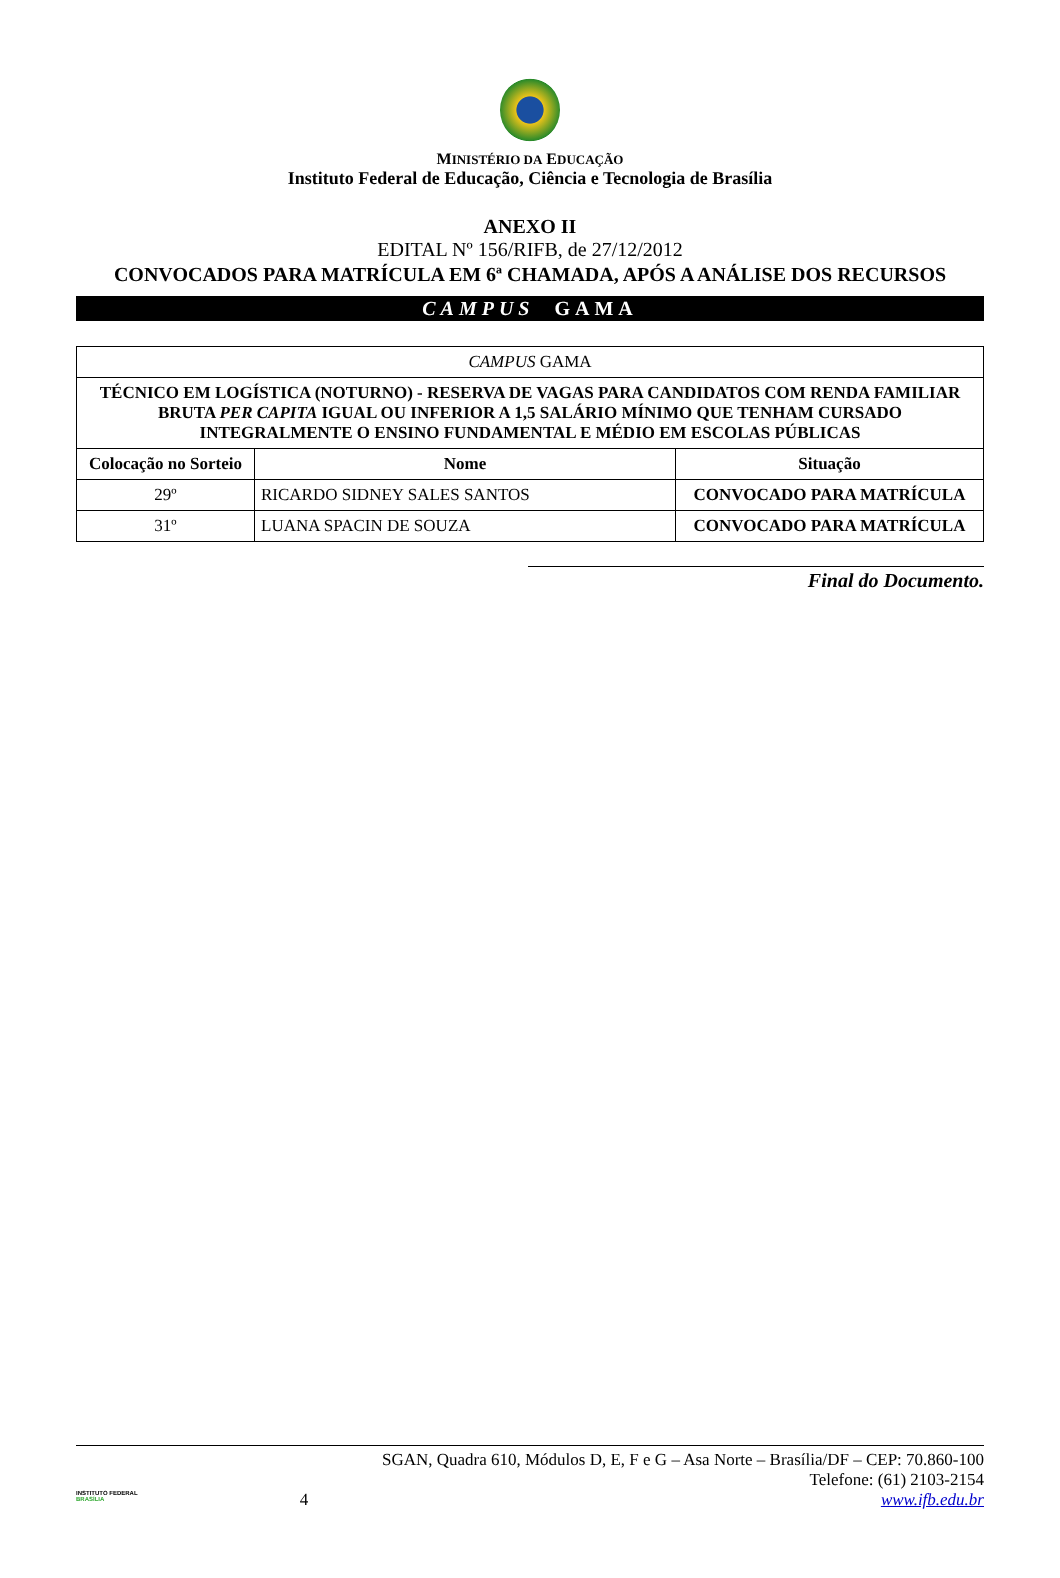MINISTÉRIO DA EDUCAÇÃO
Instituto Federal de Educação, Ciência e Tecnologia de Brasília
ANEXO II
EDITAL Nº 156/RIFB, de 27/12/2012
CONVOCADOS PARA MATRÍCULA EM 6ª CHAMADA, APÓS A ANÁLISE DOS RECURSOS
CAMPUS GAMA
| CAMPUS GAMA | | |
| --- | --- | --- |
| TÉCNICO EM LOGÍSTICA (NOTURNO) - RESERVA DE VAGAS PARA CANDIDATOS COM RENDA FAMILIAR BRUTA PER CAPITA IGUAL OU INFERIOR A 1,5 SALÁRIO MÍNIMO QUE TENHAM CURSADO INTEGRALMENTE O ENSINO FUNDAMENTAL E MÉDIO EM ESCOLAS PÚBLICAS | | |
| Colocação no Sorteio | Nome | Situação |
| 29º | RICARDO SIDNEY SALES SANTOS | CONVOCADO PARA MATRÍCULA |
| 31º | LUANA SPACIN DE SOUZA | CONVOCADO PARA MATRÍCULA |
Final do Documento.
INSTITUTO FEDERAL
BRASÍLIA
4 SGAN, Quadra 610, Módulos D, E, F e G – Asa Norte – Brasília/DF – CEP: 70.860-100
Telefone: (61) 2103-2154
www.ifb.edu.br